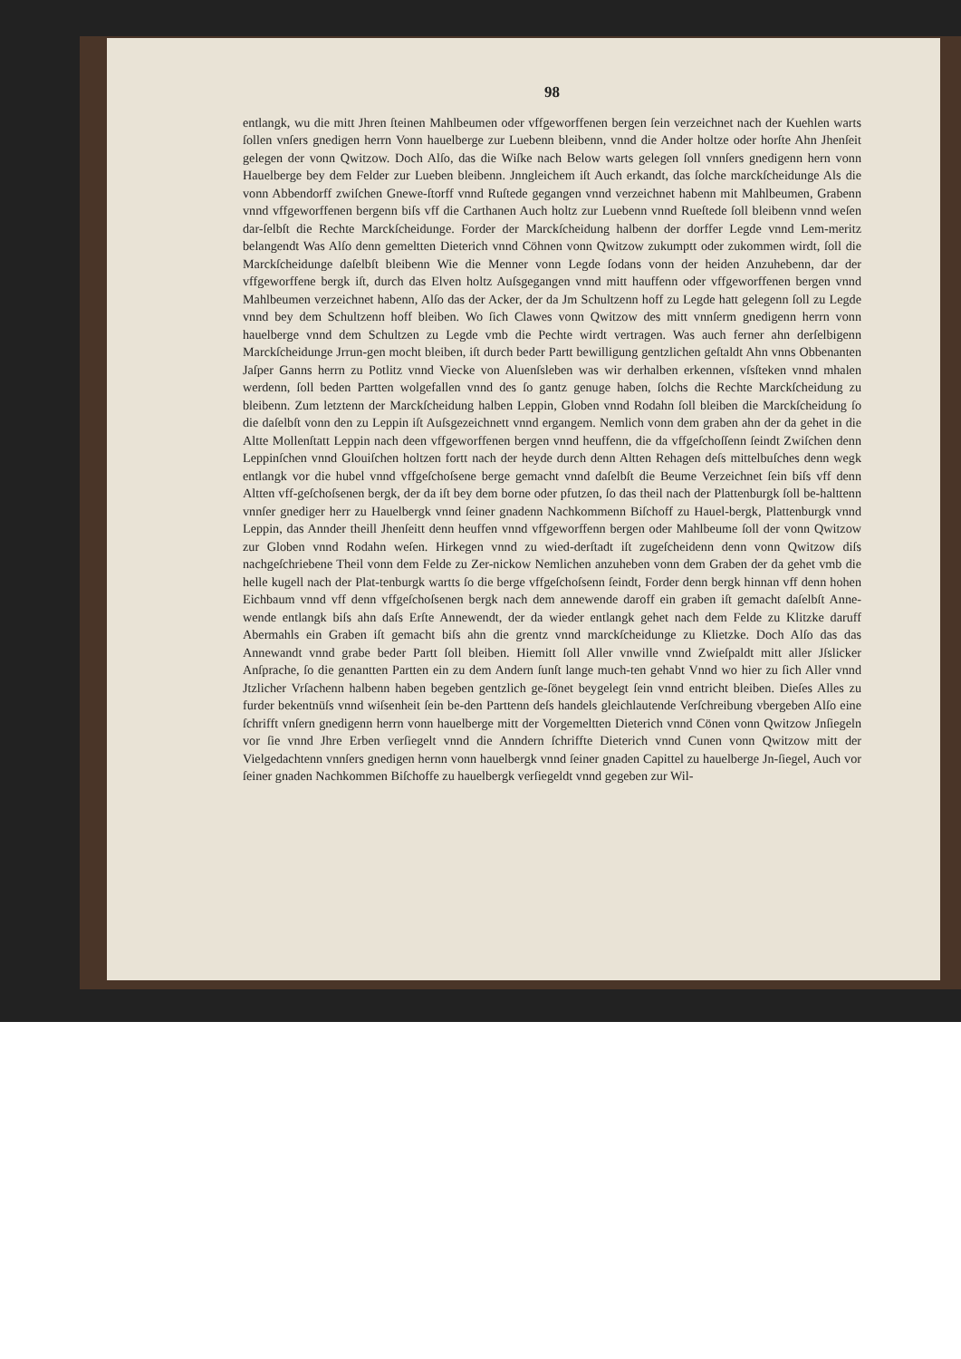98
entlangk, wu die mitt Jhren ſteinen Mahlbeumen oder vffgeworffenen bergen ſein verzeichnet nach der Kuehlen warts ſollen vnſers gnedigen herrn Vonn hauelberge zur Luebenn bleibenn, vnnd die Ander holtze oder horſte Ahn Jhenſeit gelegen der vonn Qwitzow. Doch Alſo, das die Wiſke nach Below warts gelegen ſoll vnnſers gnedigenn hern vonn Hauelberge bey dem Felder zur Lueben bleibenn. Jnngleichem iſt Auch erkandt, das ſolche marckſcheidunge Als die vonn Abbendorff zwiſchen Gnewe-ſtorff vnnd Ruſtede gegangen vnnd verzeichnet habenn mit Mahlbeumen, Grabenn vnnd vffgeworffenen bergenn biſs vff die Carthanen Auch holtz zur Luebenn vnnd Rueſtede ſoll bleibenn vnnd weſen dar-ſelbſt die Rechte Marckſcheidunge. Forder der Marckſcheidung halbenn der dorffer Legde vnnd Lem-meritz belangendt Was Alſo denn gemeltten Dieterich vnnd Cöhnen vonn Qwitzow zukumptt oder zukommen wirdt, ſoll die Marckſcheidunge daſelbſt bleibenn Wie die Menner vonn Legde ſodans vonn der heiden Anzuhebenn, dar der vffgeworffene bergk iſt, durch das Elven holtz Auſsgegangen vnnd mitt hauffenn oder vffgeworffenen bergen vnnd Mahlbeumen verzeichnet habenn, Alſo das der Acker, der da Jm Schultzenn hoff zu Legde hatt gelegenn ſoll zu Legde vnnd bey dem Schultzenn hoff bleiben. Wo ſich Clawes vonn Qwitzow des mitt vnnſerm gnedigenn herrn vonn hauelberge vnnd dem Schultzen zu Legde vmb die Pechte wirdt vertragen. Was auch ferner ahn derſelbigenn Marckſcheidunge Jrrun-gen mocht bleiben, iſt durch beder Partt bewilligung gentzlichen geſtaldt Ahn vnns Obbenanten Jaſper Ganns herrn zu Potlitz vnnd Viecke von Aluenſsleben was wir derhalben erkennen, vſsſteken vnnd mhalen werdenn, ſoll beden Partten wolgefallen vnnd des ſo gantz genuge haben, ſolchs die Rechte Marckſcheidung zu bleibenn. Zum letztenn der Marckſcheidung halben Leppin, Globen vnnd Rodahn ſoll bleiben die Marckſcheidung ſo die daſelbſt vonn den zu Leppin iſt Auſsgezeichnett vnnd ergangem. Nemlich vonn dem graben ahn der da gehet in die Altte Mollenſtatt Leppin nach deen vffgeworffenen bergen vnnd heuffenn, die da vffgeſchoſſenn ſeindt Zwiſchen denn Leppinſchen vnnd Glouiſchen holtzen fortt nach der heyde durch denn Altten Rehagen deſs mittelbuſches denn wegk entlangk vor die hubel vnnd vffgeſchoſsene berge gemacht vnnd daſelbſt die Beume Verzeichnet ſein biſs vff denn Altten vff-geſchoſsenen bergk, der da iſt bey dem borne oder pfutzen, ſo das theil nach der Plattenburgk ſoll be-halttenn vnnſer gnediger herr zu Hauelbergk vnnd ſeiner gnadenn Nachkommenn Biſchoff zu Hauel-bergk, Plattenburgk vnnd Leppin, das Annder theill Jhenſeitt denn heuffen vnnd vffgeworffenn bergen oder Mahlbeume ſoll der vonn Qwitzow zur Globen vnnd Rodahn weſen. Hirkegen vnnd zu wied-derſtadt iſt zugeſcheidenn denn vonn Qwitzow diſs nachgeſchriebene Theil vonn dem Felde zu Zer-nickow Nemlichen anzuheben vonn dem Graben der da gehet vmb die helle kugell nach der Plat-tenburgk wartts ſo die berge vffgeſchoſsenn ſeindt, Forder denn bergk hinnan vff denn hohen Eichbaum vnnd vff denn vffgeſchoſsenen bergk nach dem annewende daroff ein graben iſt gemacht daſelbſt Anne-wende entlangk biſs ahn daſs Erſte Annewendt, der da wieder entlangk gehet nach dem Felde zu Klitzke daruff Abermahls ein Graben iſt gemacht biſs ahn die grentz vnnd marckſcheidunge zu Klietzke. Doch Alſo das das Annewandt vnnd grabe beder Partt ſoll bleiben. Hiemitt ſoll Aller vnwille vnnd Zwieſpaldt mitt aller Jſslicker Anſprache, ſo die genantten Partten ein zu dem Andern ſunſt lange much-ten gehabt Vnnd wo hier zu ſich Aller vnnd Jtzlicher Vrſachenn halbenn haben begeben gentzlich ge-ſönet beygelegt ſein vnnd entricht bleiben. Dieſes Alles zu furder bekentnüſs vnnd wiſsenheit ſein be-den Parttenn deſs handels gleichlautende Verſchreibung vbergeben Alſo eine ſchrifft vnſern gnedigenn herrn vonn hauelberge mitt der Vorgemeltten Dieterich vnnd Cönen vonn Qwitzow Jnſiegeln vor ſie vnnd Jhre Erben verſiegelt vnnd die Anndern ſchriffte Dieterich vnnd Cunen vonn Qwitzow mitt der Vielgedachtenn vnnſers gnedigen hernn vonn hauelbergk vnnd ſeiner gnaden Capittel zu hauelberge Jn-ſiegel, Auch vor ſeiner gnaden Nachkommen Biſchoffe zu hauelbergk verſiegeldt vnnd gegeben zur Wil-